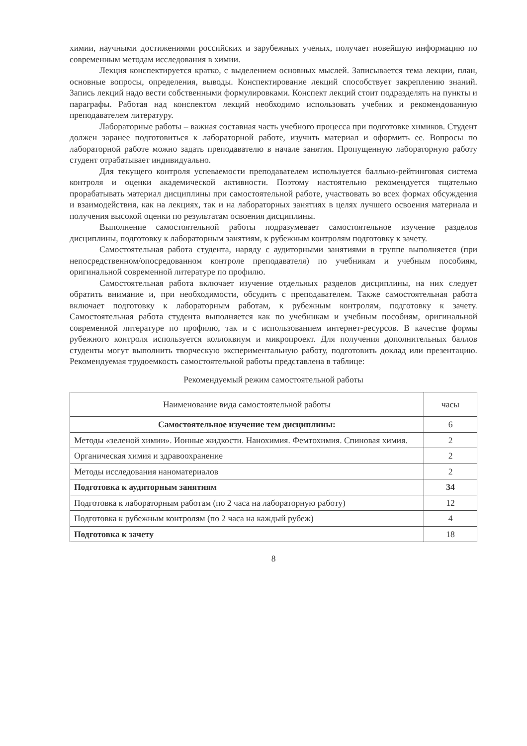химии, научными достижениями российских и зарубежных ученых, получает новейшую информацию по современным методам исследования в химии.
Лекция конспектируется кратко, с выделением основных мыслей. Записывается тема лекции, план, основные вопросы, определения, выводы. Конспектирование лекций способствует закреплению знаний. Запись лекций надо вести собственными формулировками. Конспект лекций стоит подразделять на пункты и параграфы. Работая над конспектом лекций необходимо использовать учебник и рекомендованную преподавателем литературу.
Лабораторные работы – важная составная часть учебного процесса при подготовке химиков. Студент должен заранее подготовиться к лабораторной работе, изучить материал и оформить ее. Вопросы по лабораторной работе можно задать преподавателю в начале занятия. Пропущенную лабораторную работу студент отрабатывает индивидуально.
Для текущего контроля успеваемости преподавателем используется балльно-рейтинговая система контроля и оценки академической активности. Поэтому настоятельно рекомендуется тщательно прорабатывать материал дисциплины при самостоятельной работе, участвовать во всех формах обсуждения и взаимодействия, как на лекциях, так и на лабораторных занятиях в целях лучшего освоения материала и получения высокой оценки по результатам освоения дисциплины.
Выполнение самостоятельной работы подразумевает самостоятельное изучение разделов дисциплины, подготовку к лабораторным занятиям, к рубежным контролям подготовку к зачету.
Самостоятельная работа студента, наряду с аудиторными занятиями в группе выполняется (при непосредственном/опосредованном контроле преподавателя) по учебникам и учебным пособиям, оригинальной современной литературе по профилю.
Самостоятельная работа включает изучение отдельных разделов дисциплины, на них следует обратить внимание и, при необходимости, обсудить с преподавателем. Также самостоятельная работа включает подготовку к лабораторным работам, к рубежным контролям, подготовку к зачету. Самостоятельная работа студента выполняется как по учебникам и учебным пособиям, оригинальной современной литературе по профилю, так и с использованием интернет-ресурсов. В качестве формы рубежного контроля используется коллоквиум и микропроект. Для получения дополнительных баллов студенты могут выполнить творческую экспериментальную работу, подготовить доклад или презентацию. Рекомендуемая трудоемкость самостоятельной работы представлена в таблице:
Рекомендуемый режим самостоятельной работы
| Наименование вида самостоятельной работы | часы |
| Самостоятельное изучение тем дисциплины: | 6 |
| Методы «зеленой химии». Ионные жидкости. Нанохимия. Фемтохимия. Спиновая химия. | 2 |
| Органическая химия и здравоохранение | 2 |
| Методы исследования наноматериалов | 2 |
| Подготовка к аудиторным занятиям | 34 |
| Подготовка к лабораторным работам (по 2 часа на лабораторную работу) | 12 |
| Подготовка к рубежным контролям (по 2 часа на каждый рубеж) | 4 |
| Подготовка к зачету | 18 |
8